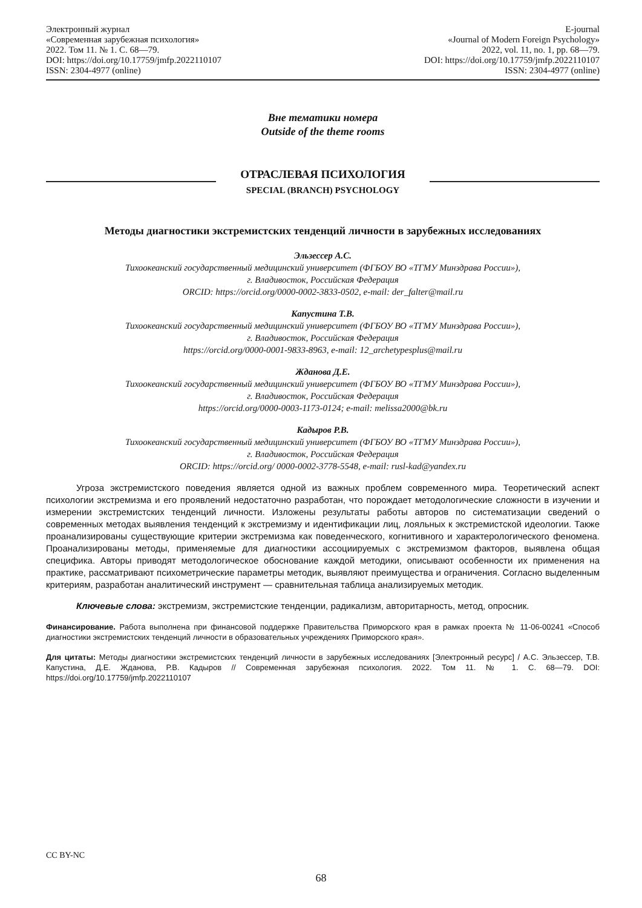Электронный журнал
«Современная зарубежная психология»
2022. Том 11. № 1. С. 68—79.
DOI: https://doi.org/10.17759/jmfp.2022110107
ISSN: 2304-4977 (online)
E-journal
«Journal of Modern Foreign Psychology»
2022, vol. 11, no. 1, pp. 68—79.
DOI: https://doi.org/10.17759/jmfp.2022110107
ISSN: 2304-4977 (online)
Вне тематики номера
Outside of the theme rooms
ОТРАСЛЕВАЯ ПСИХОЛОГИЯ
SPECIAL (BRANCH) PSYCHOLOGY
Методы диагностики экстремистских тенденций личности в зарубежных исследованиях
Эльзессер А.С.
Тихоокеанский государственный медицинский университет (ФГБОУ ВО «ТГМУ Минздрава России»),
г. Владивосток, Российская Федерация
ORCID: https://orcid.org/0000-0002-3833-0502, e-mail: der_falter@mail.ru
Капустина Т.В.
Тихоокеанский государственный медицинский университет (ФГБОУ ВО «ТГМУ Минздрава России»),
г. Владивосток, Российская Федерация
https://orcid.org/0000-0001-9833-8963, e-mail: 12_archetypesplus@mail.ru
Жданова Д.Е.
Тихоокеанский государственный медицинский университет (ФГБОУ ВО «ТГМУ Минздрава России»),
г. Владивосток, Российская Федерация
https://orcid.org/0000-0003-1173-0124; e-mail: melissa2000@bk.ru
Кадыров Р.В.
Тихоокеанский государственный медицинский университет (ФГБОУ ВО «ТГМУ Минздрава России»),
г. Владивосток, Российская Федерация
ORCID: https://orcid.org/ 0000-0002-3778-5548, e-mail: rusl-kad@yandex.ru
Угроза экстремистского поведения является одной из важных проблем современного мира. Теоретический аспект психологии экстремизма и его проявлений недостаточно разработан, что порождает методологические сложности в изучении и измерении экстремистских тенденций личности. Изложены результаты работы авторов по систематизации сведений о современных методах выявления тенденций к экстремизму и идентификации лиц, лояльных к экстремистской идеологии. Также проанализированы существующие критерии экстремизма как поведенческого, когнитивного и характерологического феномена. Проанализированы методы, применяемые для диагностики ассоциируемых с экстремизмом факторов, выявлена общая специфика. Авторы приводят методологическое обоснование каждой методики, описывают особенности их применения на практике, рассматривают психометрические параметры методик, выявляют преимущества и ограничения. Согласно выделенным критериям, разработан аналитический инструмент — сравнительная таблица анализируемых методик.
Ключевые слова: экстремизм, экстремистские тенденции, радикализм, авторитарность, метод, опросник.
Финансирование. Работа выполнена при финансовой поддержке Правительства Приморского края в рамках проекта № 11-06-00241 «Способ диагностики экстремистских тенденций личности в образовательных учреждениях Приморского края».
Для цитаты: Методы диагностики экстремистских тенденций личности в зарубежных исследованиях [Электронный ресурс] / А.С. Эльзессер, Т.В. Капустина, Д.Е. Жданова, Р.В. Кадыров // Современная зарубежная психология. 2022. Том 11. № 1. С. 68—79. DOI: https://doi.org/10.17759/jmfp.2022110107
CC BY-NC
68